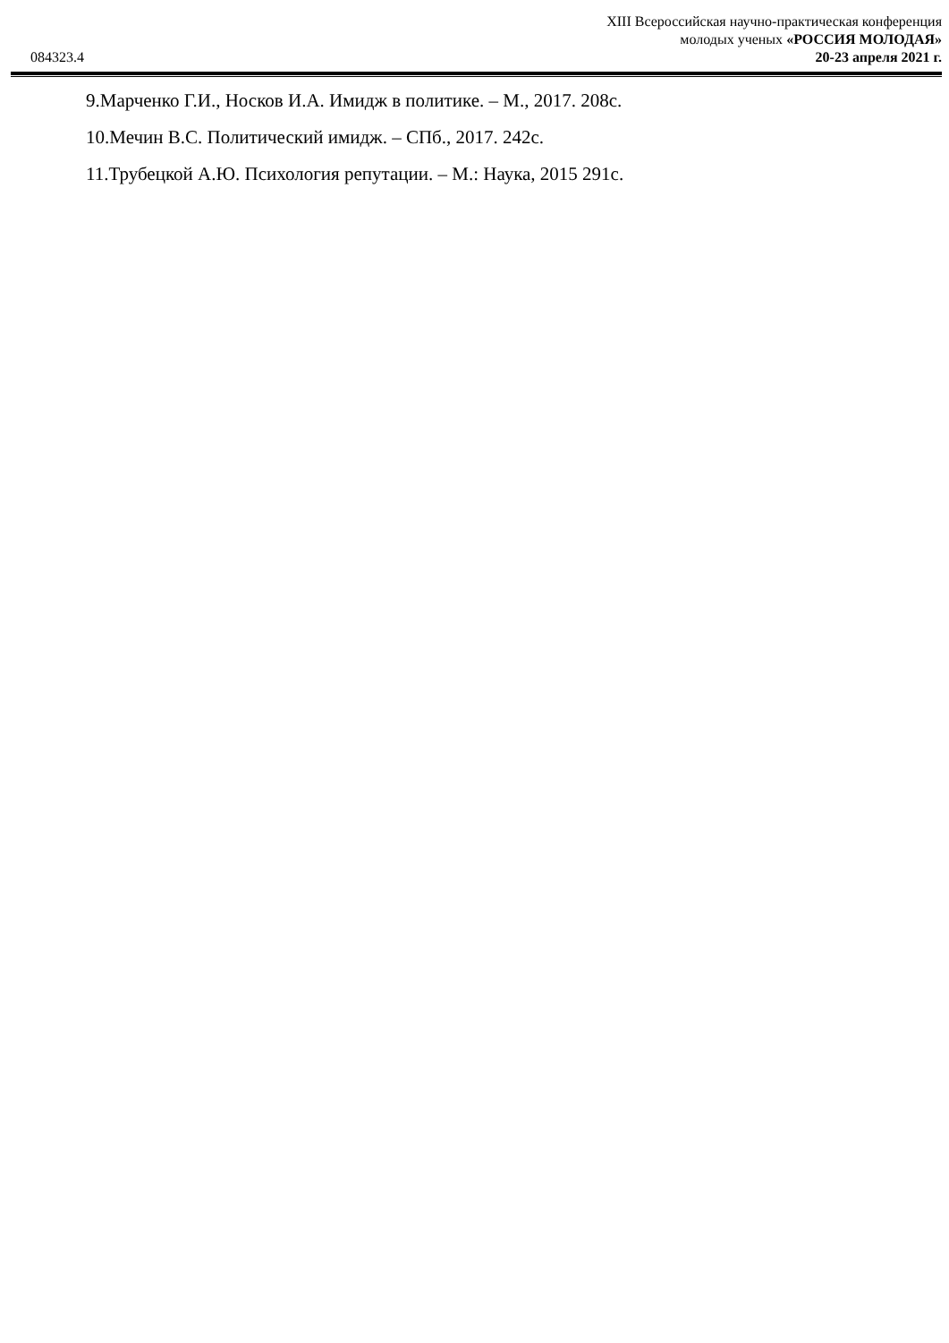XIII Всероссийская научно-практическая конференция
молодых ученых «РОССИЯ МОЛОДАЯ»
20-23 апреля 2021 г.
084323.4
9.Марченко Г.И., Носков И.А. Имидж в политике. – М., 2017. 208с.
10.Мечин В.С. Политический имидж. – СПб., 2017. 242с.
11.Трубецкой А.Ю. Психология репутации. – М.: Наука, 2015 291с.